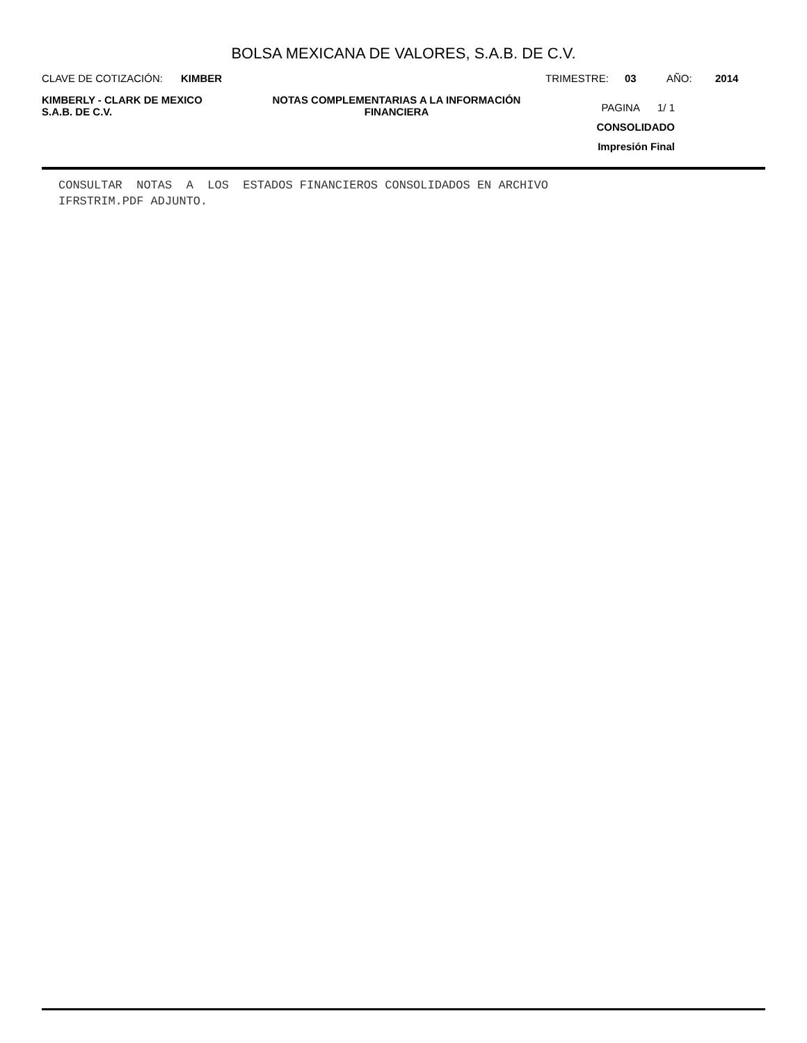BOLSA MEXICANA DE VALORES, S.A.B. DE C.V.
CLAVE DE COTIZACIÓN: KIMBER TRIMESTRE: 03 AÑO: 2014
KIMBERLY - CLARK DE MEXICO
S.A.B. DE C.V.
NOTAS COMPLEMENTARIAS A LA INFORMACIÓN
FINANCIERA
PAGINA 1/ 1
CONSOLIDADO
Impresión Final
CONSULTAR NOTAS A LOS ESTADOS FINANCIEROS CONSOLIDADOS EN ARCHIVO
IFRSTRIM.PDF ADJUNTO.